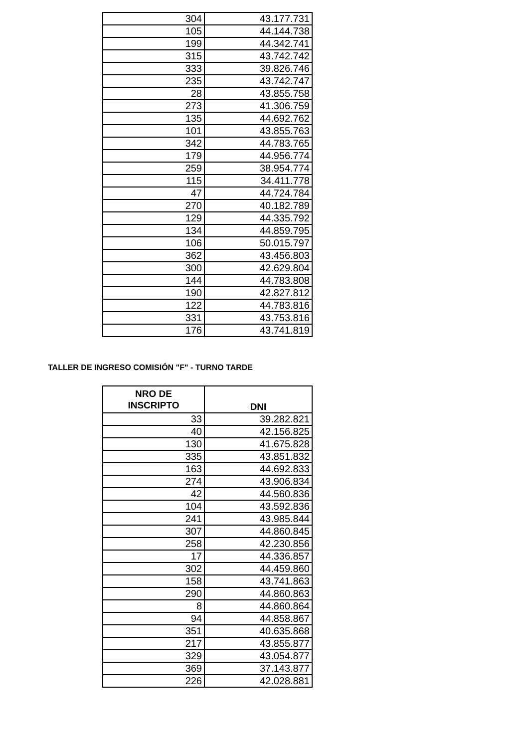| 304 | 43.177.731 |
| 105 | 44.144.738 |
| 199 | 44.342.741 |
| 315 | 43.742.742 |
| 333 | 39.826.746 |
| 235 | 43.742.747 |
| 28 | 43.855.758 |
| 273 | 41.306.759 |
| 135 | 44.692.762 |
| 101 | 43.855.763 |
| 342 | 44.783.765 |
| 179 | 44.956.774 |
| 259 | 38.954.774 |
| 115 | 34.411.778 |
| 47 | 44.724.784 |
| 270 | 40.182.789 |
| 129 | 44.335.792 |
| 134 | 44.859.795 |
| 106 | 50.015.797 |
| 362 | 43.456.803 |
| 300 | 42.629.804 |
| 144 | 44.783.808 |
| 190 | 42.827.812 |
| 122 | 44.783.816 |
| 331 | 43.753.816 |
| 176 | 43.741.819 |
TALLER DE INGRESO COMISIÓN "F" - TURNO TARDE
| NRO DE INSCRIPTO | DNI |
| --- | --- |
| 33 | 39.282.821 |
| 40 | 42.156.825 |
| 130 | 41.675.828 |
| 335 | 43.851.832 |
| 163 | 44.692.833 |
| 274 | 43.906.834 |
| 42 | 44.560.836 |
| 104 | 43.592.836 |
| 241 | 43.985.844 |
| 307 | 44.860.845 |
| 258 | 42.230.856 |
| 17 | 44.336.857 |
| 302 | 44.459.860 |
| 158 | 43.741.863 |
| 290 | 44.860.863 |
| 8 | 44.860.864 |
| 94 | 44.858.867 |
| 351 | 40.635.868 |
| 217 | 43.855.877 |
| 329 | 43.054.877 |
| 369 | 37.143.877 |
| 226 | 42.028.881 |